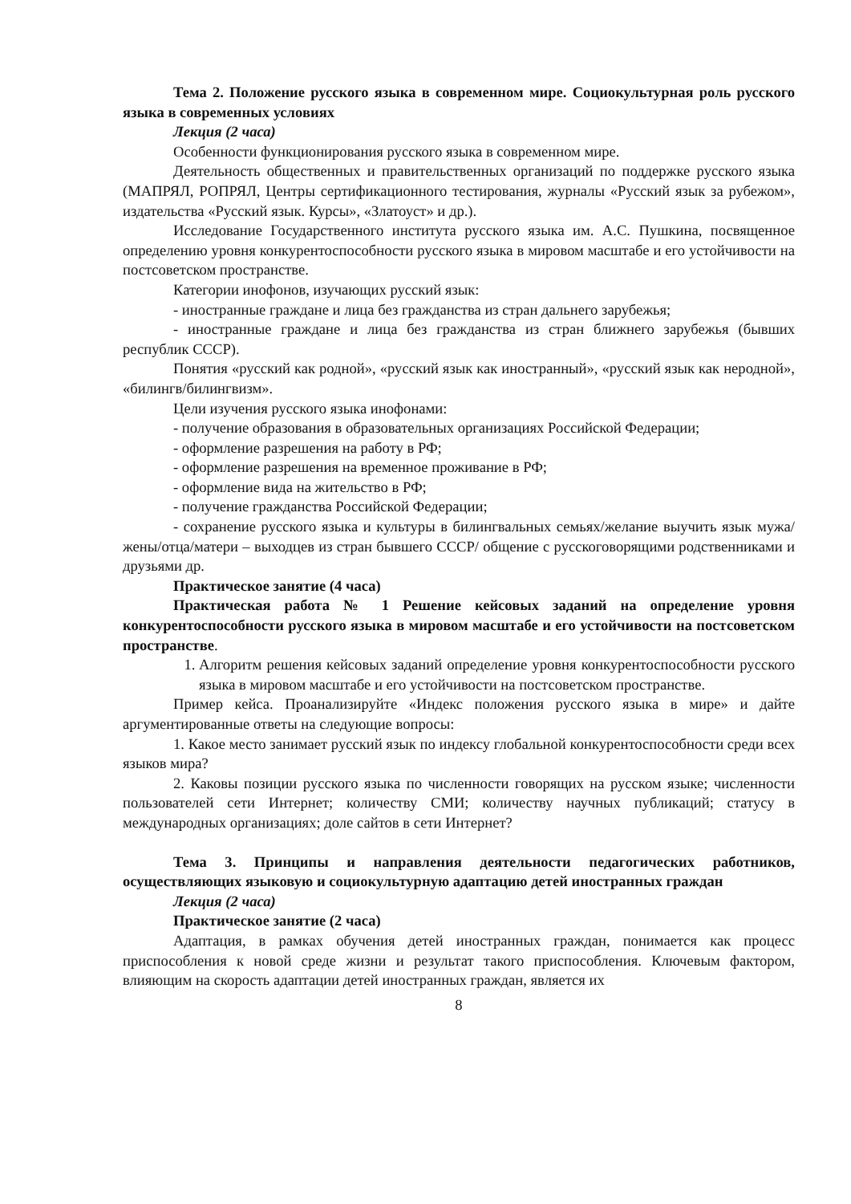Тема 2. Положение русского языка в современном мире. Социокультурная роль русского языка в современных условиях
Лекция (2 часа)
Особенности функционирования русского языка в современном мире.
Деятельность общественных и правительственных организаций по поддержке русского языка (МАПРЯЛ, РОПРЯЛ, Центры сертификационного тестирования, журналы «Русский язык за рубежом», издательства «Русский язык. Курсы», «Златоуст» и др.).
Исследование Государственного института русского языка им. А.С. Пушкина, посвященное определению уровня конкурентоспособности русского языка в мировом масштабе и его устойчивости на постсоветском пространстве.
Категории инофонов, изучающих русский язык:
- иностранные граждане и лица без гражданства из стран дальнего зарубежья;
- иностранные граждане и лица без гражданства из стран ближнего зарубежья (бывших республик СССР).
Понятия «русский как родной», «русский язык как иностранный», «русский язык как неродной», «билингв/билингвизм».
Цели изучения русского языка инофонами:
- получение образования в образовательных организациях Российской Федерации;
- оформление разрешения на работу в РФ;
- оформление разрешения на временное проживание в РФ;
- оформление вида на жительство в РФ;
- получение гражданства Российской Федерации;
- сохранение русского языка и культуры в билингвальных семьях/желание выучить язык мужа/жены/отца/матери – выходцев из стран бывшего СССР/ общение с русскоговорящими родственниками и друзьями др.
Практическое занятие (4 часа)
Практическая работа № 1 Решение кейсовых заданий на определение уровня конкурентоспособности русского языка в мировом масштабе и его устойчивости на постсоветском пространстве.
1. Алгоритм решения кейсовых заданий определение уровня конкурентоспособности русского языка в мировом масштабе и его устойчивости на постсоветском пространстве.
Пример кейса. Проанализируйте «Индекс положения русского языка в мире» и дайте аргументированные ответы на следующие вопросы:
1. Какое место занимает русский язык по индексу глобальной конкурентоспособности среди всех языков мира?
2. Каковы позиции русского языка по численности говорящих на русском языке; численности пользователей сети Интернет; количеству СМИ; количеству научных публикаций; статусу в международных организациях; доле сайтов в сети Интернет?
Тема 3. Принципы и направления деятельности педагогических работников, осуществляющих языковую и социокультурную адаптацию детей иностранных граждан
Лекция (2 часа)
Практическое занятие (2 часа)
Адаптация, в рамках обучения детей иностранных граждан, понимается как процесс приспособления к новой среде жизни и результат такого приспособления. Ключевым фактором, влияющим на скорость адаптации детей иностранных граждан, является их
8